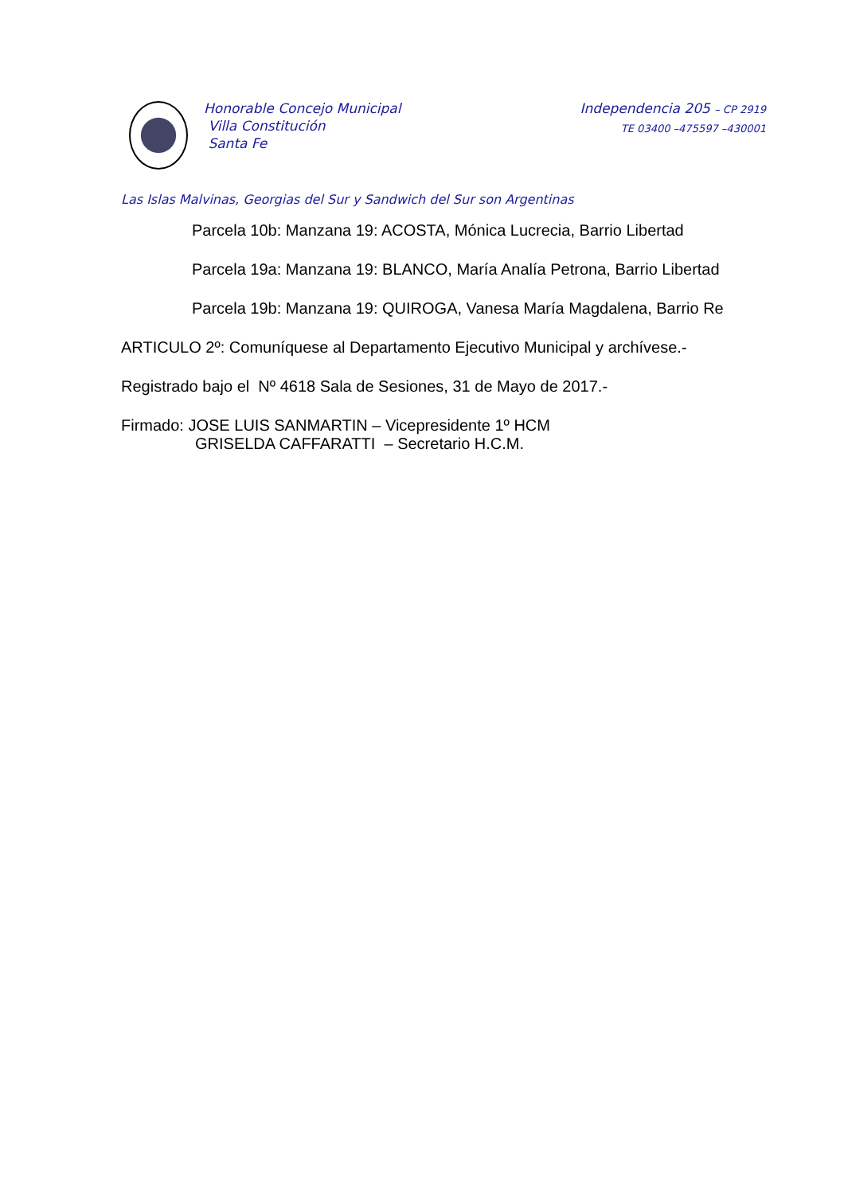Honorable Concejo Municipal
Villa Constitución
Santa Fe
Independencia 205 – CP 2919
TE 03400 –475597 –430001
Las Islas Malvinas, Georgias del Sur y Sandwich del Sur son Argentinas
Parcela 10b: Manzana 19: ACOSTA, Mónica Lucrecia, Barrio Libertad
Parcela 19a: Manzana 19: BLANCO, María Analía Petrona, Barrio Libertad
Parcela 19b: Manzana 19: QUIROGA, Vanesa María Magdalena, Barrio Re
ARTICULO 2º: Comuníquese al Departamento Ejecutivo Municipal y archívese.-
Registrado bajo el Nº 4618 Sala de Sesiones, 31 de Mayo de 2017.-
Firmado: JOSE LUIS SANMARTIN – Vicepresidente 1º HCM
GRISELDA CAFFARATTI – Secretario H.C.M.